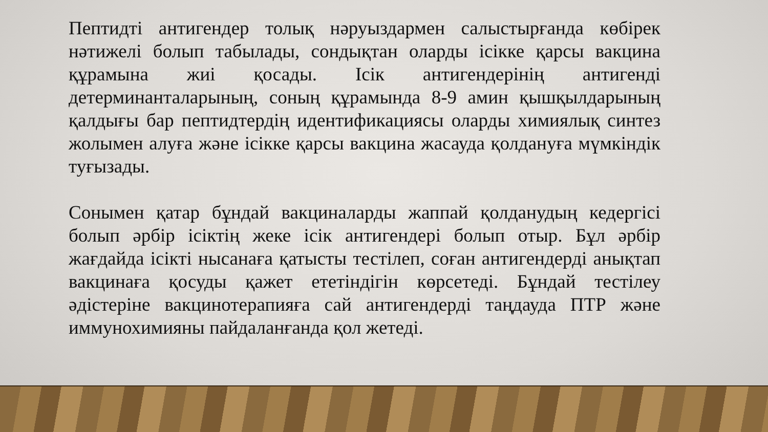Пептидті антигендер толық нәруыздармен салыстырғанда көбірек нәтижелі болып табылады, сондықтан оларды ісікке қарсы вакцина құрамына жиі қосады. Ісік антигендерінің антигенді детерминанталарының, соның құрамында 8-9 амин қышқылдарының қалдығы бар пептидтердің идентификациясы оларды химиялық синтез жолымен алуға және ісікке қарсы вакцина жасауда қолдануға мүмкіндік туғызады.
Сонымен қатар бұндай вакциналарды жаппай қолданудың кедергісі болып әрбір ісіктің жеке ісік антигендері болып отыр. Бұл әрбір жағдайда ісікті нысанаға қатысты тестілеп, соған антигендерді анықтап вакцинаға қосуды қажет ететіндігін көрсетеді. Бұндай тестілеу әдістеріне вакцинотерапияға сай антигендерді таңдауда ПТР және иммунохимияны пайдаланғанда қол жетеді.